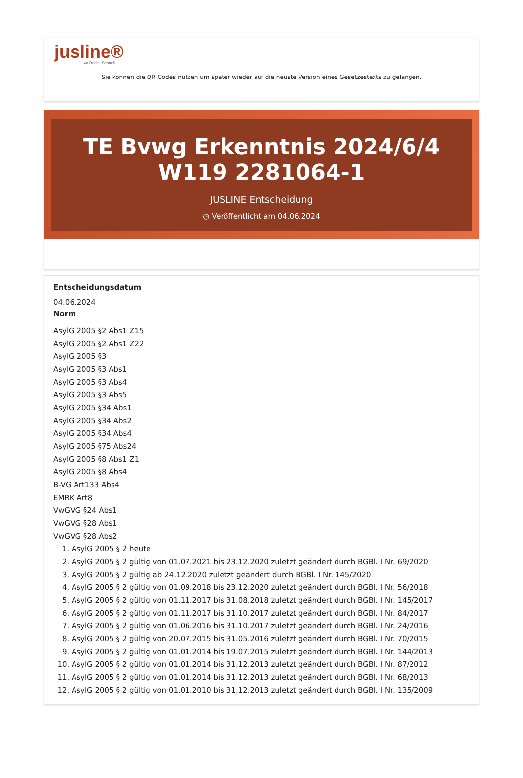jusline®
»» Recht. Schnell
Sie können die QR Codes nützen um später wieder auf die neuste Version eines Gesetzestexts zu gelangen.
TE Bvwg Erkenntnis 2024/6/4 W119 2281064-1
JUSLINE Entscheidung
◷ Veröffentlicht am 04.06.2024
Entscheidungsdatum
04.06.2024
Norm
AsylG 2005 §2 Abs1 Z15
AsylG 2005 §2 Abs1 Z22
AsylG 2005 §3
AsylG 2005 §3 Abs1
AsylG 2005 §3 Abs4
AsylG 2005 §3 Abs5
AsylG 2005 §34 Abs1
AsylG 2005 §34 Abs2
AsylG 2005 §34 Abs4
AsylG 2005 §75 Abs24
AsylG 2005 §8 Abs1 Z1
AsylG 2005 §8 Abs4
B-VG Art133 Abs4
EMRK Art8
VwGVG §24 Abs1
VwGVG §28 Abs1
VwGVG §28 Abs2
1. AsylG 2005 § 2 heute
2. AsylG 2005 § 2 gültig von 01.07.2021 bis 23.12.2020 zuletzt geändert durch BGBl. I Nr. 69/2020
3. AsylG 2005 § 2 gültig ab 24.12.2020 zuletzt geändert durch BGBl. I Nr. 145/2020
4. AsylG 2005 § 2 gültig von 01.09.2018 bis 23.12.2020 zuletzt geändert durch BGBl. I Nr. 56/2018
5. AsylG 2005 § 2 gültig von 01.11.2017 bis 31.08.2018 zuletzt geändert durch BGBl. I Nr. 145/2017
6. AsylG 2005 § 2 gültig von 01.11.2017 bis 31.10.2017 zuletzt geändert durch BGBl. I Nr. 84/2017
7. AsylG 2005 § 2 gültig von 01.06.2016 bis 31.10.2017 zuletzt geändert durch BGBl. I Nr. 24/2016
8. AsylG 2005 § 2 gültig von 20.07.2015 bis 31.05.2016 zuletzt geändert durch BGBl. I Nr. 70/2015
9. AsylG 2005 § 2 gültig von 01.01.2014 bis 19.07.2015 zuletzt geändert durch BGBl. I Nr. 144/2013
10. AsylG 2005 § 2 gültig von 01.01.2014 bis 31.12.2013 zuletzt geändert durch BGBl. I Nr. 87/2012
11. AsylG 2005 § 2 gültig von 01.01.2014 bis 31.12.2013 zuletzt geändert durch BGBl. I Nr. 68/2013
12. AsylG 2005 § 2 gültig von 01.01.2010 bis 31.12.2013 zuletzt geändert durch BGBl. I Nr. 135/2009